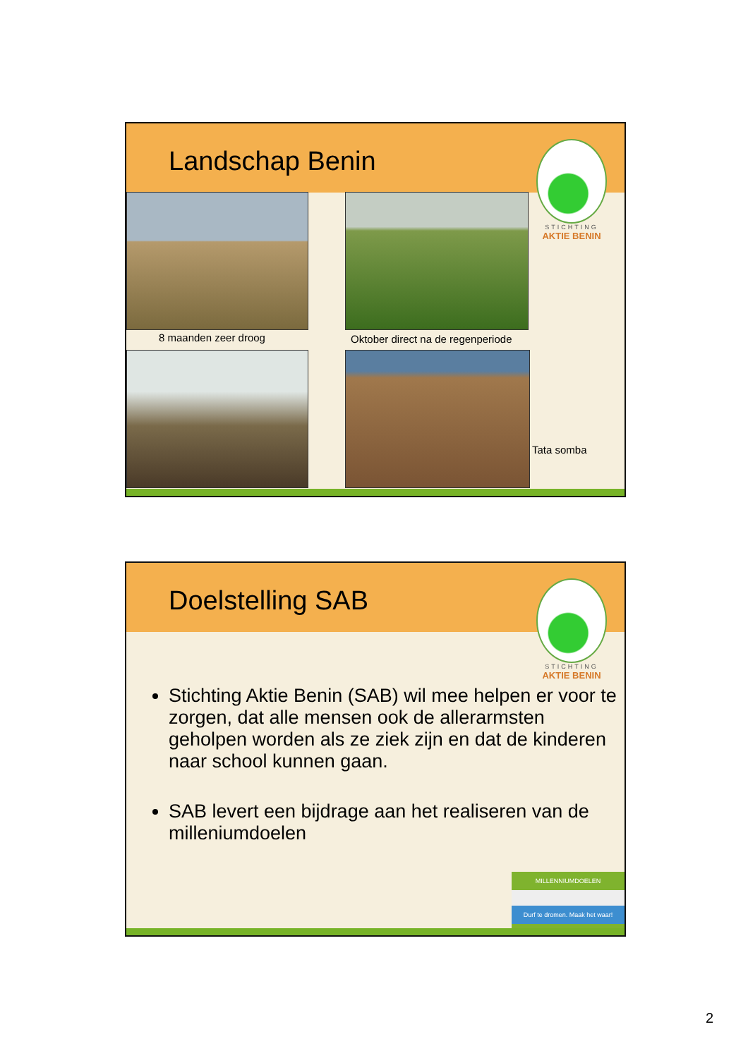Landschap Benin
STICHTING
AKTIE BENIN
8 maanden zeer droog
Oktober direct na de regenperiode
Tata somba
Doelstelling SAB
STICHTING
AKTIE BENIN
Stichting Aktie Benin (SAB) wil mee helpen er voor te zorgen, dat alle mensen ook de allerarmsten geholpen worden als ze ziek zijn en dat de kinderen naar school kunnen gaan.
SAB levert een bijdrage aan het realiseren van de milleniumdoelen
MILLENNIUMDOELEN
Durf te dromen. Maak het waar!
2